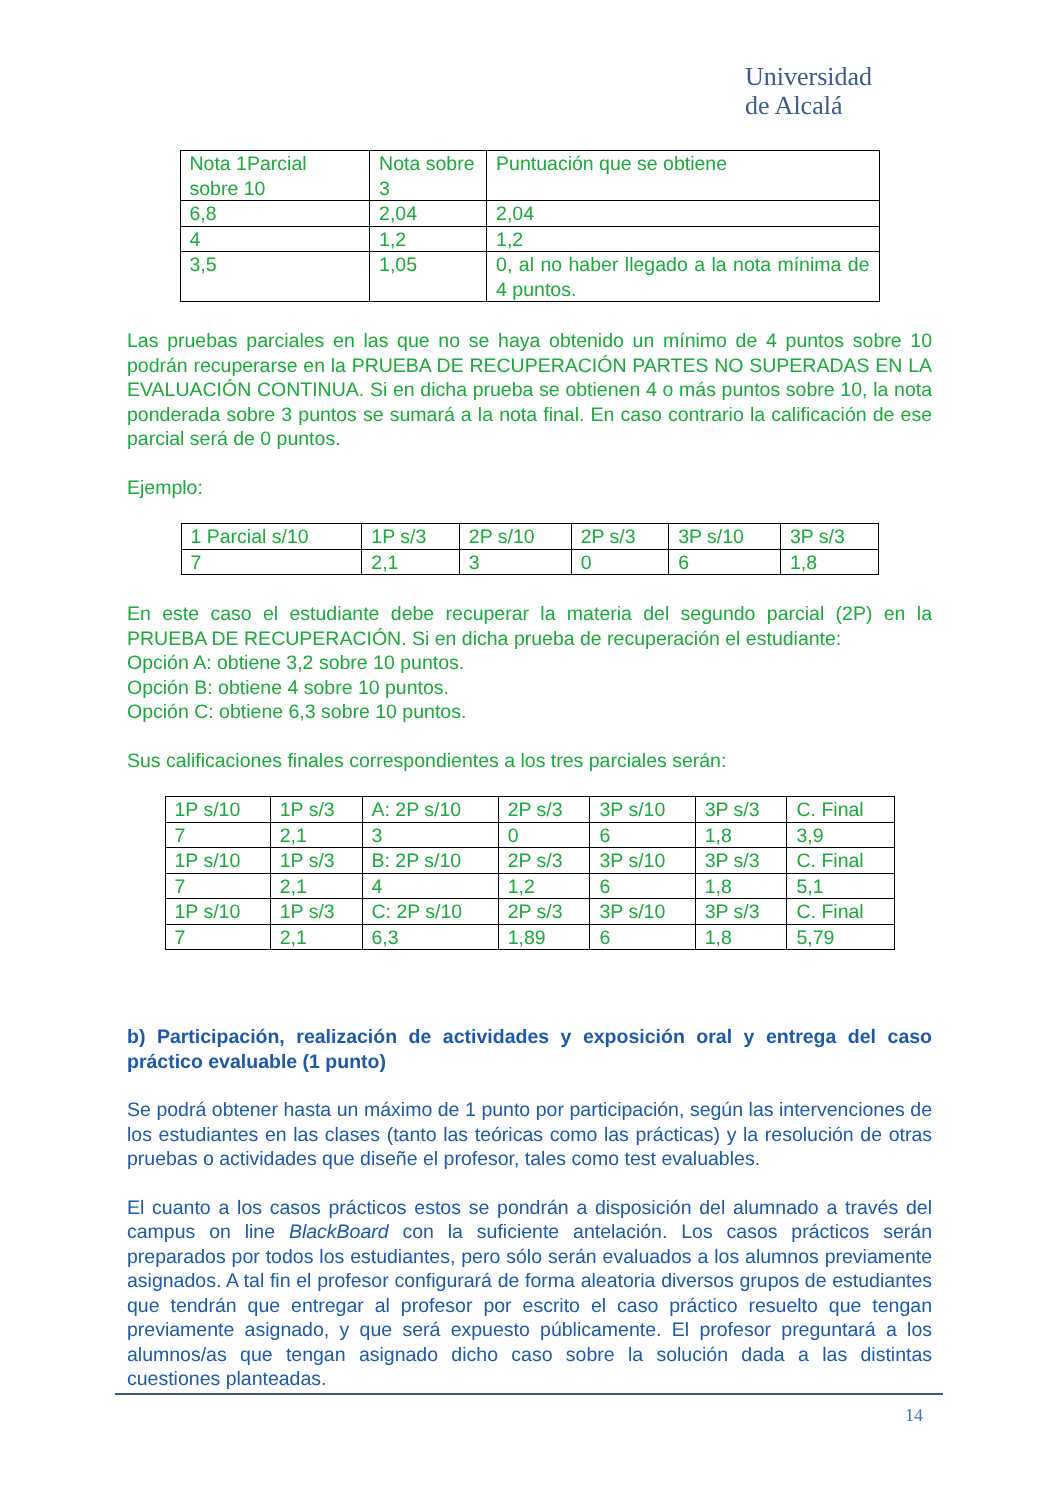Universidad
de Alcalá
| Nota 1Parcial sobre 10 | Nota sobre 3 | Puntuación que se obtiene |
| 6,8 | 2,04 | 2,04 |
| 4 | 1,2 | 1,2 |
| 3,5 | 1,05 | 0, al no haber llegado a la nota mínima de 4 puntos. |
Las pruebas parciales en las que no se haya obtenido un mínimo de 4 puntos sobre 10 podrán recuperarse en la PRUEBA DE RECUPERACIÓN PARTES NO SUPERADAS EN LA EVALUACIÓN CONTINUA. Si en dicha prueba se obtienen 4 o más puntos sobre 10, la nota ponderada sobre 3 puntos se sumará a la nota final. En caso contrario la calificación de ese parcial será de 0 puntos.
Ejemplo:
| 1 Parcial s/10 | 1P s/3 | 2P s/10 | 2P s/3 | 3P s/10 | 3P s/3 |
| 7 | 2,1 | 3 | 0 | 6 | 1,8 |
En este caso el estudiante debe recuperar la materia del segundo parcial (2P) en la PRUEBA DE RECUPERACIÓN. Si en dicha prueba de recuperación el estudiante:
Opción A: obtiene 3,2 sobre 10 puntos.
Opción B: obtiene 4 sobre 10 puntos.
Opción C: obtiene 6,3 sobre 10 puntos.
Sus calificaciones finales correspondientes a los tres parciales serán:
| 1P s/10 | 1P s/3 | A: 2P s/10 | 2P s/3 | 3P s/10 | 3P s/3 | C. Final |
| 7 | 2,1 | 3 | 0 | 6 | 1,8 | 3,9 |
| 1P s/10 | 1P s/3 | B: 2P s/10 | 2P s/3 | 3P s/10 | 3P s/3 | C. Final |
| 7 | 2,1 | 4 | 1,2 | 6 | 1,8 | 5,1 |
| 1P s/10 | 1P s/3 | C: 2P s/10 | 2P s/3 | 3P s/10 | 3P s/3 | C. Final |
| 7 | 2,1 | 6,3 | 1,89 | 6 | 1,8 | 5,79 |
b) Participación, realización de actividades y exposición oral y entrega del caso práctico evaluable (1 punto)
Se podrá obtener hasta un máximo de 1 punto por participación, según las intervenciones de los estudiantes en las clases (tanto las teóricas como las prácticas) y la resolución de otras pruebas o actividades que diseñe el profesor, tales como test evaluables.
El cuanto a los casos prácticos estos se pondrán a disposición del alumnado a través del campus on line BlackBoard con la suficiente antelación. Los casos prácticos serán preparados por todos los estudiantes, pero sólo serán evaluados a los alumnos previamente asignados. A tal fin el profesor configurará de forma aleatoria diversos grupos de estudiantes que tendrán que entregar al profesor por escrito el caso práctico resuelto que tengan previamente asignado, y que será expuesto públicamente. El profesor preguntará a los alumnos/as que tengan asignado dicho caso sobre la solución dada a las distintas cuestiones planteadas.
14